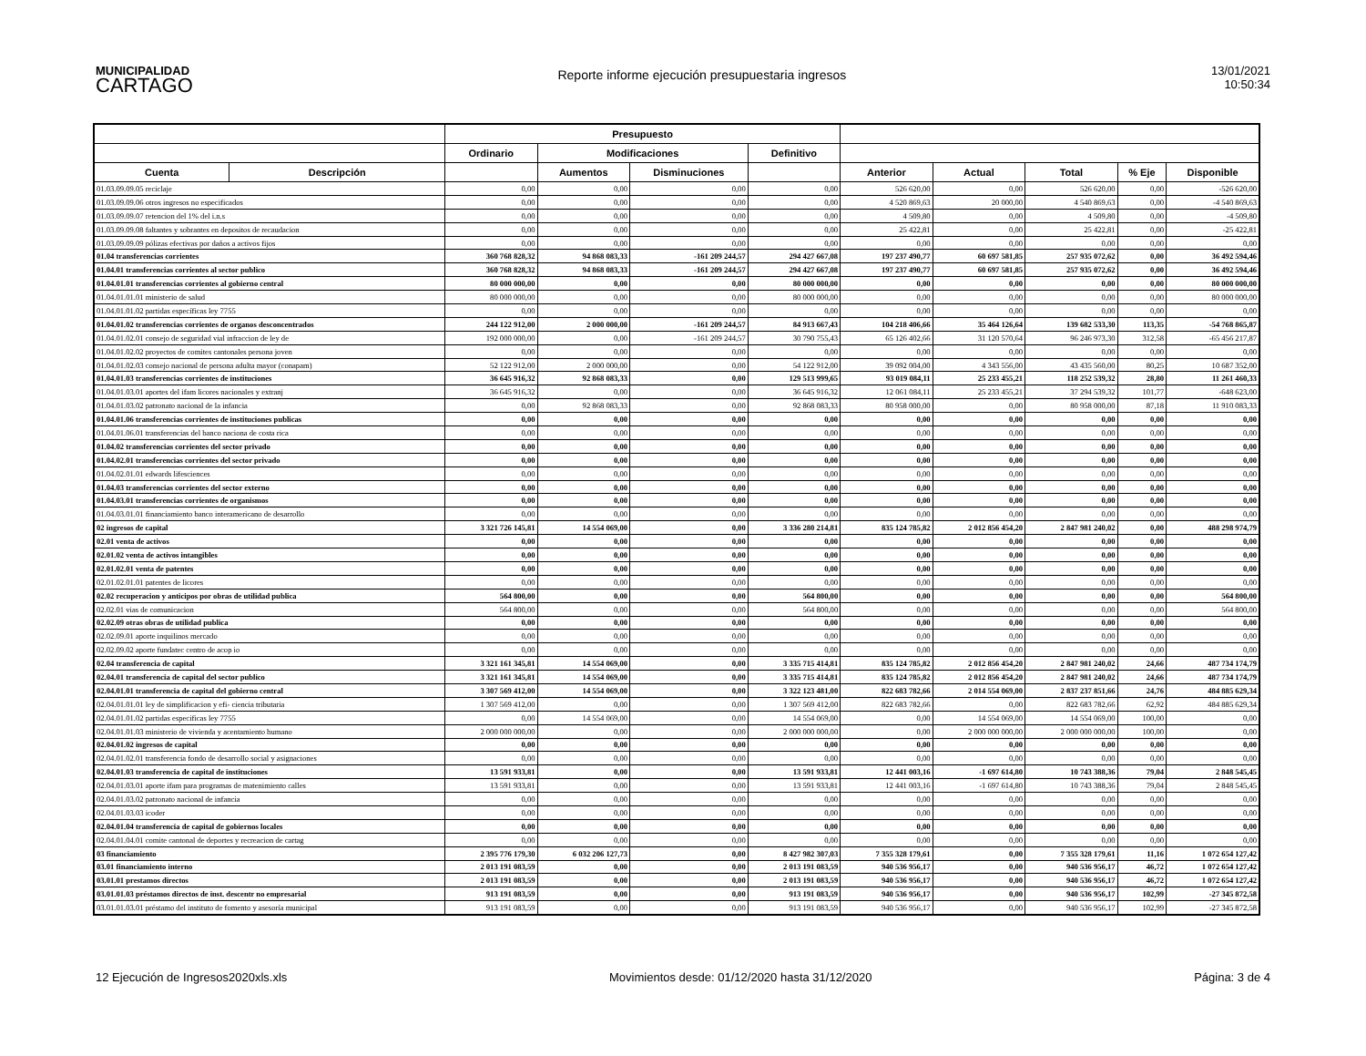MUNICIPALIDAD
CARTAGO
Reporte informe ejecución presupuestaria ingresos
13/01/2021
10:50:34
| | | Presupuesto | | | | | | | | |
| --- | --- | --- | --- | --- | --- | --- | --- | --- | --- | --- |
| | | Ordinario | Modificaciones | | Definitivo | | | | | |
| Cuenta | Descripción | | Aumentos | Disminuciones | | Anterior | Actual | Total | % Eje | Disponible |
| 01.03.09.09.05 reciclaje | | 0,00 | 0,00 | 0,00 | 0,00 | 526 620,00 | 0,00 | 526 620,00 | 0,00 | -526 620,00 |
| 01.03.09.09.06 otros ingresos no especificados | | 0,00 | 0,00 | 0,00 | 0,00 | 4 520 869,63 | 20 000,00 | 4 540 869,63 | 0,00 | -4 540 869,63 |
| 01.03.09.09.07 retencion del 1% del i.n.s | | 0,00 | 0,00 | 0,00 | 0,00 | 4 509,80 | 0,00 | 4 509,80 | 0,00 | -4 509,80 |
| 01.03.09.09.08 faltantes y sobrantes en depositos de recaudacion | | 0,00 | 0,00 | 0,00 | 0,00 | 25 422,81 | 0,00 | 25 422,81 | 0,00 | -25 422,81 |
| 01.03.09.09.09 pólizas efectivas por daños a activos fijos | | 0,00 | 0,00 | 0,00 | 0,00 | 0,00 | 0,00 | 0,00 | 0,00 | 0,00 |
| 01.04 transferencias corrientes | | 360 768 828,32 | 94 868 083,33 | -161 209 244,57 | 294 427 667,08 | 197 237 490,77 | 60 697 581,85 | 257 935 072,62 | 0,00 | 36 492 594,46 |
| 01.04.01 transferencias corrientes al sector publico | | 360 768 828,32 | 94 868 083,33 | -161 209 244,57 | 294 427 667,08 | 197 237 490,77 | 60 697 581,85 | 257 935 072,62 | 0,00 | 36 492 594,46 |
| 01.04.01.01 transferencias corrientes al gobierno central | | 80 000 000,00 | 0,00 | 0,00 | 80 000 000,00 | 0,00 | 0,00 | 0,00 | 0,00 | 80 000 000,00 |
| 01.04.01.01.01 ministerio de salud | | 80 000 000,00 | 0,00 | 0,00 | 80 000 000,00 | 0,00 | 0,00 | 0,00 | 0,00 | 80 000 000,00 |
| 01.04.01.01.02 partidas específicas ley 7755 | | 0,00 | 0,00 | 0,00 | 0,00 | 0,00 | 0,00 | 0,00 | 0,00 | 0,00 |
| 01.04.01.02 transferencias corrientes de organos desconcentrados | | 244 122 912,00 | 2 000 000,00 | -161 209 244,57 | 84 913 667,43 | 104 218 406,66 | 35 464 126,64 | 139 682 533,30 | 113,35 | -54 768 865,87 |
| 01.04.01.02.01 consejo de seguridad vial infraccion de ley de | | 192 000 000,00 | 0,00 | -161 209 244,57 | 30 790 755,43 | 65 126 402,66 | 31 120 570,64 | 96 246 973,30 | 312,58 | -65 456 217,87 |
| 01.04.01.02.02 proyectos de comites cantonales persona joven | | 0,00 | 0,00 | 0,00 | 0,00 | 0,00 | 0,00 | 0,00 | 0,00 | 0,00 |
| 01.04.01.02.03 consejo nacional de persona adulta mayor (conapam) | | 52 122 912,00 | 2 000 000,00 | 0,00 | 54 122 912,00 | 39 092 004,00 | 4 343 556,00 | 43 435 560,00 | 80,25 | 10 687 352,00 |
| 01.04.01.03 transferencias corrientes de instituciones | | 36 645 916,32 | 92 868 083,33 | 0,00 | 129 513 999,65 | 93 019 084,11 | 25 233 455,21 | 118 252 539,32 | 28,80 | 11 261 460,33 |
| 01.04.01.03.01 aportes del ifam licores nacionales y extranj | | 36 645 916,32 | 0,00 | 0,00 | 36 645 916,32 | 12 061 084,11 | 25 233 455,21 | 37 294 539,32 | 101,77 | -648 623,00 |
| 01.04.01.03.02 patronato nacional de la infancia | | 0,00 | 92 868 083,33 | 0,00 | 92 868 083,33 | 80 958 000,00 | 0,00 | 80 958 000,00 | 87,18 | 11 910 083,33 |
| 01.04.01.06 transferencias corrientes de instituciones publicas | | 0,00 | 0,00 | 0,00 | 0,00 | 0,00 | 0,00 | 0,00 | 0,00 | 0,00 |
| 01.04.01.06.01 transferencias del banco naciona de costa rica | | 0,00 | 0,00 | 0,00 | 0,00 | 0,00 | 0,00 | 0,00 | 0,00 | 0,00 |
| 01.04.02 transferencias corrientes del sector privado | | 0,00 | 0,00 | 0,00 | 0,00 | 0,00 | 0,00 | 0,00 | 0,00 | 0,00 |
| 01.04.02.01 transferencias corrientes del sector privado | | 0,00 | 0,00 | 0,00 | 0,00 | 0,00 | 0,00 | 0,00 | 0,00 | 0,00 |
| 01.04.02.01.01 edwards lifesciences | | 0,00 | 0,00 | 0,00 | 0,00 | 0,00 | 0,00 | 0,00 | 0,00 | 0,00 |
| 01.04.03 transferencias corrientes del sector externo | | 0,00 | 0,00 | 0,00 | 0,00 | 0,00 | 0,00 | 0,00 | 0,00 | 0,00 |
| 01.04.03.01 transferencias corrientes de organismos | | 0,00 | 0,00 | 0,00 | 0,00 | 0,00 | 0,00 | 0,00 | 0,00 | 0,00 |
| 01.04.03.01.01 financiamiento banco interamericano de desarrollo | | 0,00 | 0,00 | 0,00 | 0,00 | 0,00 | 0,00 | 0,00 | 0,00 | 0,00 |
| 02 ingresos de capital | | 3 321 726 145,81 | 14 554 069,00 | 0,00 | 3 336 280 214,81 | 835 124 785,82 | 2 012 856 454,20 | 2 847 981 240,02 | 0,00 | 488 298 974,79 |
| 02.01 venta de activos | | 0,00 | 0,00 | 0,00 | 0,00 | 0,00 | 0,00 | 0,00 | 0,00 | 0,00 |
| 02.01.02 venta de activos intangibles | | 0,00 | 0,00 | 0,00 | 0,00 | 0,00 | 0,00 | 0,00 | 0,00 | 0,00 |
| 02.01.02.01 venta de patentes | | 0,00 | 0,00 | 0,00 | 0,00 | 0,00 | 0,00 | 0,00 | 0,00 | 0,00 |
| 02.01.02.01.01 patentes de licores | | 0,00 | 0,00 | 0,00 | 0,00 | 0,00 | 0,00 | 0,00 | 0,00 | 0,00 |
| 02.02 recuperacion y anticipos por obras de utilidad publica | | 564 800,00 | 0,00 | 0,00 | 564 800,00 | 0,00 | 0,00 | 0,00 | 0,00 | 564 800,00 |
| 02.02.01 vias de comunicacion | | 564 800,00 | 0,00 | 0,00 | 564 800,00 | 0,00 | 0,00 | 0,00 | 0,00 | 564 800,00 |
| 02.02.09 otras obras de utilidad publica | | 0,00 | 0,00 | 0,00 | 0,00 | 0,00 | 0,00 | 0,00 | 0,00 | 0,00 |
| 02.02.09.01 aporte inquilinos mercado | | 0,00 | 0,00 | 0,00 | 0,00 | 0,00 | 0,00 | 0,00 | 0,00 | 0,00 |
| 02.02.09.02 aporte fundatec centro de acop io | | 0,00 | 0,00 | 0,00 | 0,00 | 0,00 | 0,00 | 0,00 | 0,00 | 0,00 |
| 02.04 transferencia de capital | | 3 321 161 345,81 | 14 554 069,00 | 0,00 | 3 335 715 414,81 | 835 124 785,82 | 2 012 856 454,20 | 2 847 981 240,02 | 24,66 | 487 734 174,79 |
| 02.04.01 transferencia de capital del sector publico | | 3 321 161 345,81 | 14 554 069,00 | 0,00 | 3 335 715 414,81 | 835 124 785,82 | 2 012 856 454,20 | 2 847 981 240,02 | 24,66 | 487 734 174,79 |
| 02.04.01.01 transferencia de capital del gobierno central | | 3 307 569 412,00 | 14 554 069,00 | 0,00 | 3 322 123 481,00 | 822 683 782,66 | 2 014 554 069,00 | 2 837 237 851,66 | 24,76 | 484 885 629,34 |
| 02.04.01.01.01 ley de simplificacion y efi- ciencia tributaria | | 1 307 569 412,00 | 0,00 | 0,00 | 1 307 569 412,00 | 822 683 782,66 | 0,00 | 822 683 782,66 | 62,92 | 484 885 629,34 |
| 02.04.01.01.02 partidas especificas ley 7755 | | 0,00 | 14 554 069,00 | 0,00 | 14 554 069,00 | 0,00 | 14 554 069,00 | 14 554 069,00 | 100,00 | 0,00 |
| 02.04.01.01.03 ministerio de vivienda y acentamiento humano | | 2 000 000 000,00 | 0,00 | 0,00 | 2 000 000 000,00 | 0,00 | 2 000 000 000,00 | 2 000 000 000,00 | 100,00 | 0,00 |
| 02.04.01.02 ingresos de capital | | 0,00 | 0,00 | 0,00 | 0,00 | 0,00 | 0,00 | 0,00 | 0,00 | 0,00 |
| 02.04.01.02.01 transferencia fondo de desarrollo social y asignaciones | | 0,00 | 0,00 | 0,00 | 0,00 | 0,00 | 0,00 | 0,00 | 0,00 | 0,00 |
| 02.04.01.03 transferencia de capital de instituciones | | 13 591 933,81 | 0,00 | 0,00 | 13 591 933,81 | 12 441 003,16 | -1 697 614,80 | 10 743 388,36 | 79,04 | 2 848 545,45 |
| 02.04.01.03.01 aporte ifam para programas de matenimiento calles | | 13 591 933,81 | 0,00 | 0,00 | 13 591 933,81 | 12 441 003,16 | -1 697 614,80 | 10 743 388,36 | 79,04 | 2 848 545,45 |
| 02.04.01.03.02 patronato nacional de infancia | | 0,00 | 0,00 | 0,00 | 0,00 | 0,00 | 0,00 | 0,00 | 0,00 | 0,00 |
| 02.04.01.03.03 icoder | | 0,00 | 0,00 | 0,00 | 0,00 | 0,00 | 0,00 | 0,00 | 0,00 | 0,00 |
| 02.04.01.04 transferencia de capital de gobiernos locales | | 0,00 | 0,00 | 0,00 | 0,00 | 0,00 | 0,00 | 0,00 | 0,00 | 0,00 |
| 02.04.01.04.01 comite cantonal de deportes y recreacion de cartag | | 0,00 | 0,00 | 0,00 | 0,00 | 0,00 | 0,00 | 0,00 | 0,00 | 0,00 |
| 03 financiamiento | | 2 395 776 179,30 | 6 032 206 127,73 | 0,00 | 8 427 982 307,03 | 7 355 328 179,61 | 0,00 | 7 355 328 179,61 | 11,16 | 1 072 654 127,42 |
| 03.01 financiamiento interno | | 2 013 191 083,59 | 0,00 | 0,00 | 2 013 191 083,59 | 940 536 956,17 | 0,00 | 940 536 956,17 | 46,72 | 1 072 654 127,42 |
| 03.01.01 prestamos directos | | 2 013 191 083,59 | 0,00 | 0,00 | 2 013 191 083,59 | 940 536 956,17 | 0,00 | 940 536 956,17 | 46,72 | 1 072 654 127,42 |
| 03.01.01.03 préstamos directos de inst. descentr no empresarial | | 913 191 083,59 | 0,00 | 0,00 | 913 191 083,59 | 940 536 956,17 | 0,00 | 940 536 956,17 | 102,99 | -27 345 872,58 |
| 03.01.01.03.01 préstamo del instituto de fomento y asesoría municipal | | 913 191 083,59 | 0,00 | 0,00 | 913 191 083,59 | 940 536 956,17 | 0,00 | 940 536 956,17 | 102,99 | -27 345 872,58 |
12 Ejecución de Ingresos2020xls.xls
Movimientos desde: 01/12/2020 hasta 31/12/2020
Página: 3 de 4